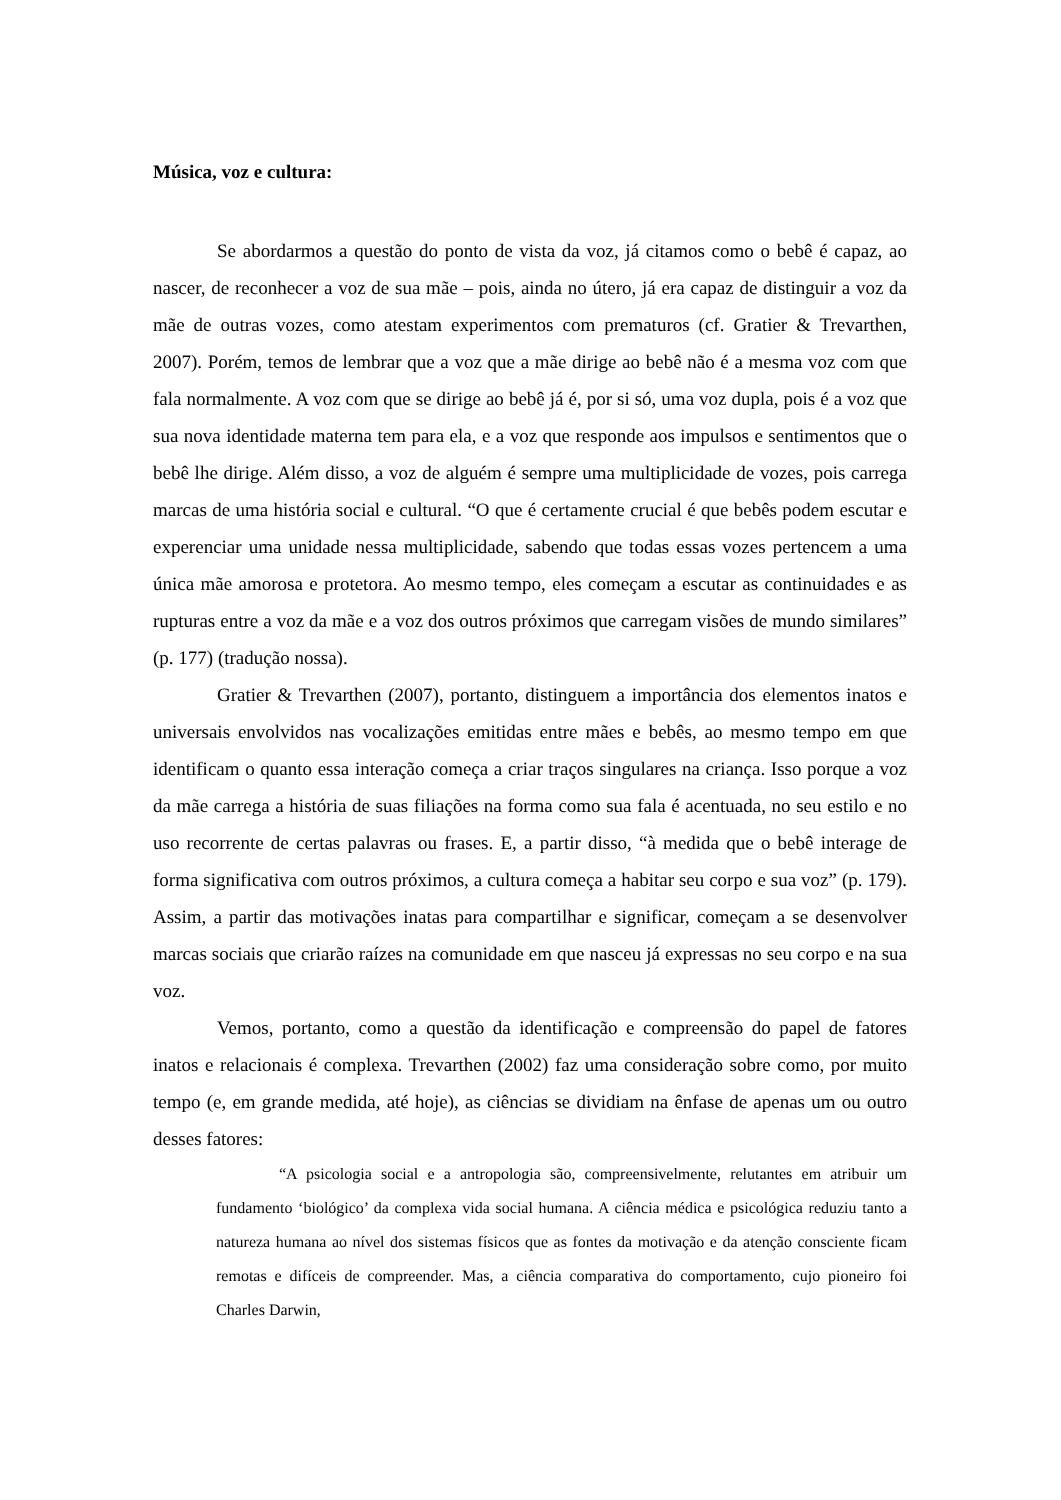Música, voz e cultura:
Se abordarmos a questão do ponto de vista da voz, já citamos como o bebê é capaz, ao nascer, de reconhecer a voz de sua mãe – pois, ainda no útero, já era capaz de distinguir a voz da mãe de outras vozes, como atestam experimentos com prematuros (cf. Gratier & Trevarthen, 2007). Porém, temos de lembrar que a voz que a mãe dirige ao bebê não é a mesma voz com que fala normalmente. A voz com que se dirige ao bebê já é, por si só, uma voz dupla, pois é a voz que sua nova identidade materna tem para ela, e a voz que responde aos impulsos e sentimentos que o bebê lhe dirige. Além disso, a voz de alguém é sempre uma multiplicidade de vozes, pois carrega marcas de uma história social e cultural. “O que é certamente crucial é que bebês podem escutar e experenciar uma unidade nessa multiplicidade, sabendo que todas essas vozes pertencem a uma única mãe amorosa e protetora. Ao mesmo tempo, eles começam a escutar as continuidades e as rupturas entre a voz da mãe e a voz dos outros próximos que carregam visões de mundo similares” (p. 177) (tradução nossa).
Gratier & Trevarthen (2007), portanto, distinguem a importância dos elementos inatos e universais envolvidos nas vocalizações emitidas entre mães e bebês, ao mesmo tempo em que identificam o quanto essa interação começa a criar traços singulares na criança. Isso porque a voz da mãe carrega a história de suas filiações na forma como sua fala é acentuada, no seu estilo e no uso recorrente de certas palavras ou frases. E, a partir disso, “à medida que o bebê interage de forma significativa com outros próximos, a cultura começa a habitar seu corpo e sua voz” (p. 179). Assim, a partir das motivações inatas para compartilhar e significar, começam a se desenvolver marcas sociais que criarão raízes na comunidade em que nasceu já expressas no seu corpo e na sua voz.
Vemos, portanto, como a questão da identificação e compreensão do papel de fatores inatos e relacionais é complexa. Trevarthen (2002) faz uma consideração sobre como, por muito tempo (e, em grande medida, até hoje), as ciências se dividiam na ênfase de apenas um ou outro desses fatores:
“A psicologia social e a antropologia são, compreensivelmente, relutantes em atribuir um fundamento ‘biológico’ da complexa vida social humana. A ciência médica e psicológica reduziu tanto a natureza humana ao nível dos sistemas físicos que as fontes da motivação e da atenção consciente ficam remotas e difíceis de compreender. Mas, a ciência comparativa do comportamento, cujo pioneiro foi Charles Darwin,